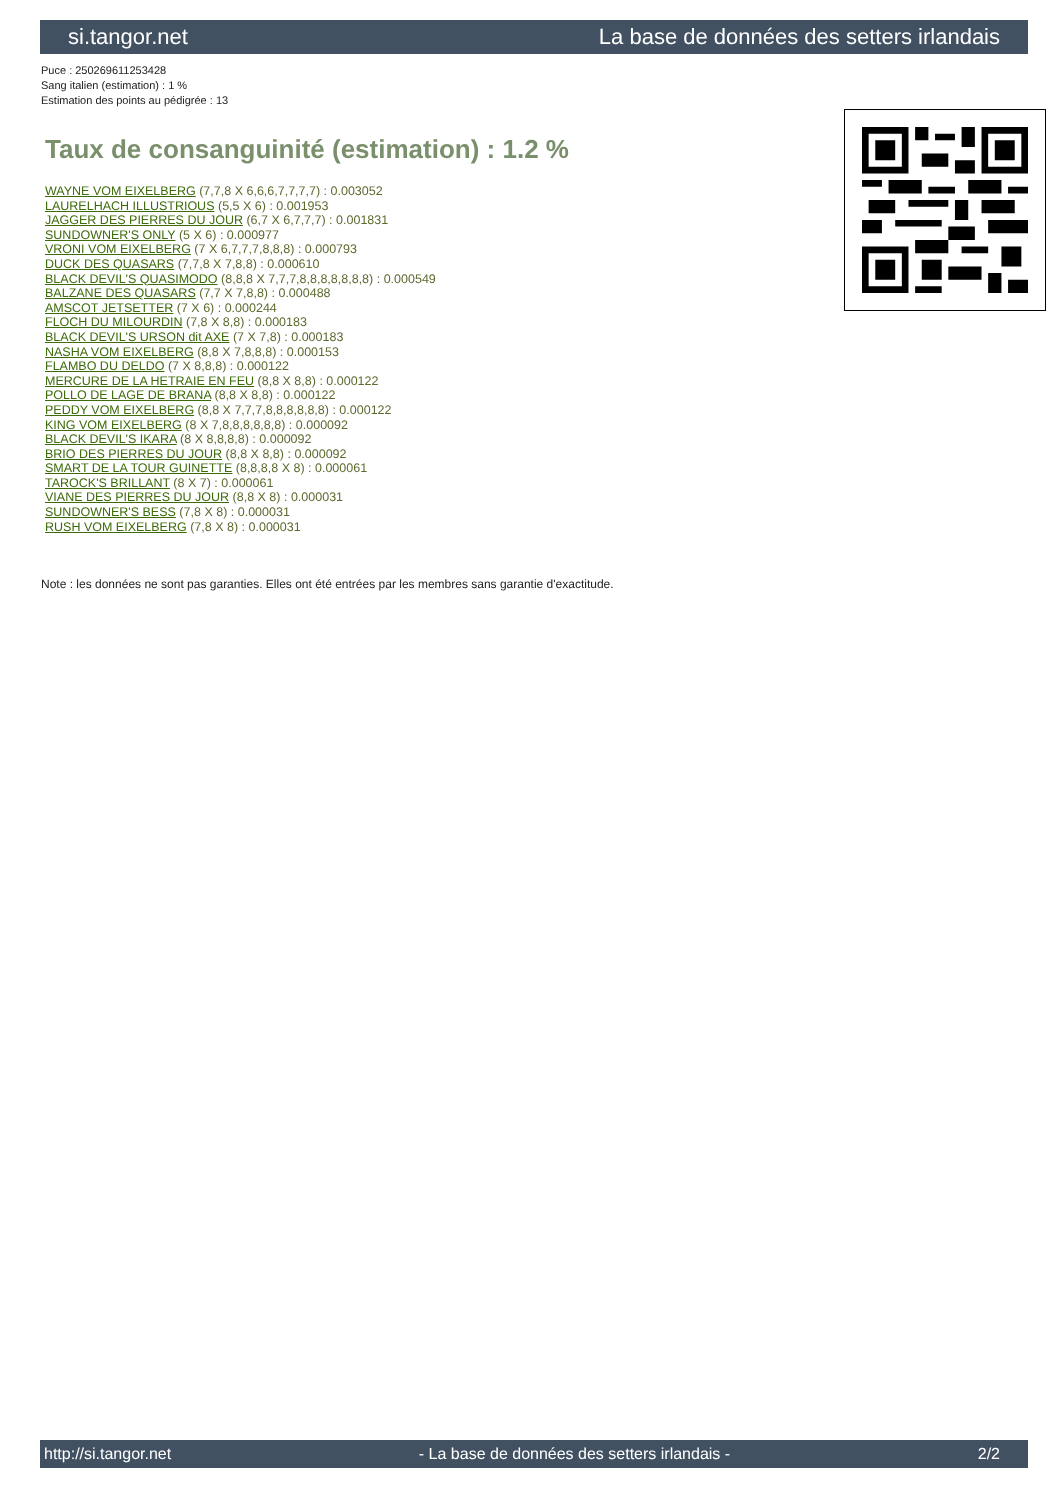si.tangor.net La base de données des setters irlandais
Puce : 250269611253428
Sang italien (estimation) : 1 %
Estimation des points au pédigrée : 13
Taux de consanguinité (estimation) : 1.2 %
WAYNE VOM EIXELBERG (7,7,8 X 6,6,6,7,7,7,7) : 0.003052
LAURELHACH ILLUSTRIOUS (5,5 X 6) : 0.001953
JAGGER DES PIERRES DU JOUR (6,7 X 6,7,7,7) : 0.001831
SUNDOWNER'S ONLY (5 X 6) : 0.000977
VRONI VOM EIXELBERG (7 X 6,7,7,7,8,8,8) : 0.000793
DUCK DES QUASARS (7,7,8 X 7,8,8) : 0.000610
BLACK DEVIL'S QUASIMODO (8,8,8 X 7,7,7,8,8,8,8,8,8,8) : 0.000549
BALZANE DES QUASARS (7,7 X 7,8,8) : 0.000488
AMSCOT JETSETTER (7 X 6) : 0.000244
FLOCH DU MILOURDIN (7,8 X 8,8) : 0.000183
BLACK DEVIL'S URSON dit AXE (7 X 7,8) : 0.000183
NASHA VOM EIXELBERG (8,8 X 7,8,8,8) : 0.000153
FLAMBO DU DELDO (7 X 8,8,8) : 0.000122
MERCURE DE LA HETRAIE EN FEU (8,8 X 8,8) : 0.000122
POLLO DE LAGE DE BRANA (8,8 X 8,8) : 0.000122
PEDDY VOM EIXELBERG (8,8 X 7,7,7,8,8,8,8,8,8) : 0.000122
KING VOM EIXELBERG (8 X 7,8,8,8,8,8,8) : 0.000092
BLACK DEVIL'S IKARA (8 X 8,8,8,8) : 0.000092
BRIO DES PIERRES DU JOUR (8,8 X 8,8) : 0.000092
SMART DE LA TOUR GUINETTE (8,8,8,8 X 8) : 0.000061
TAROCK'S BRILLANT (8 X 7) : 0.000061
VIANE DES PIERRES DU JOUR (8,8 X 8) : 0.000031
SUNDOWNER'S BESS (7,8 X 8) : 0.000031
RUSH VOM EIXELBERG (7,8 X 8) : 0.000031
Note : les données ne sont pas garanties. Elles ont été entrées par les membres sans garantie d'exactitude.
http://si.tangor.net - La base de données des setters irlandais - 2/2